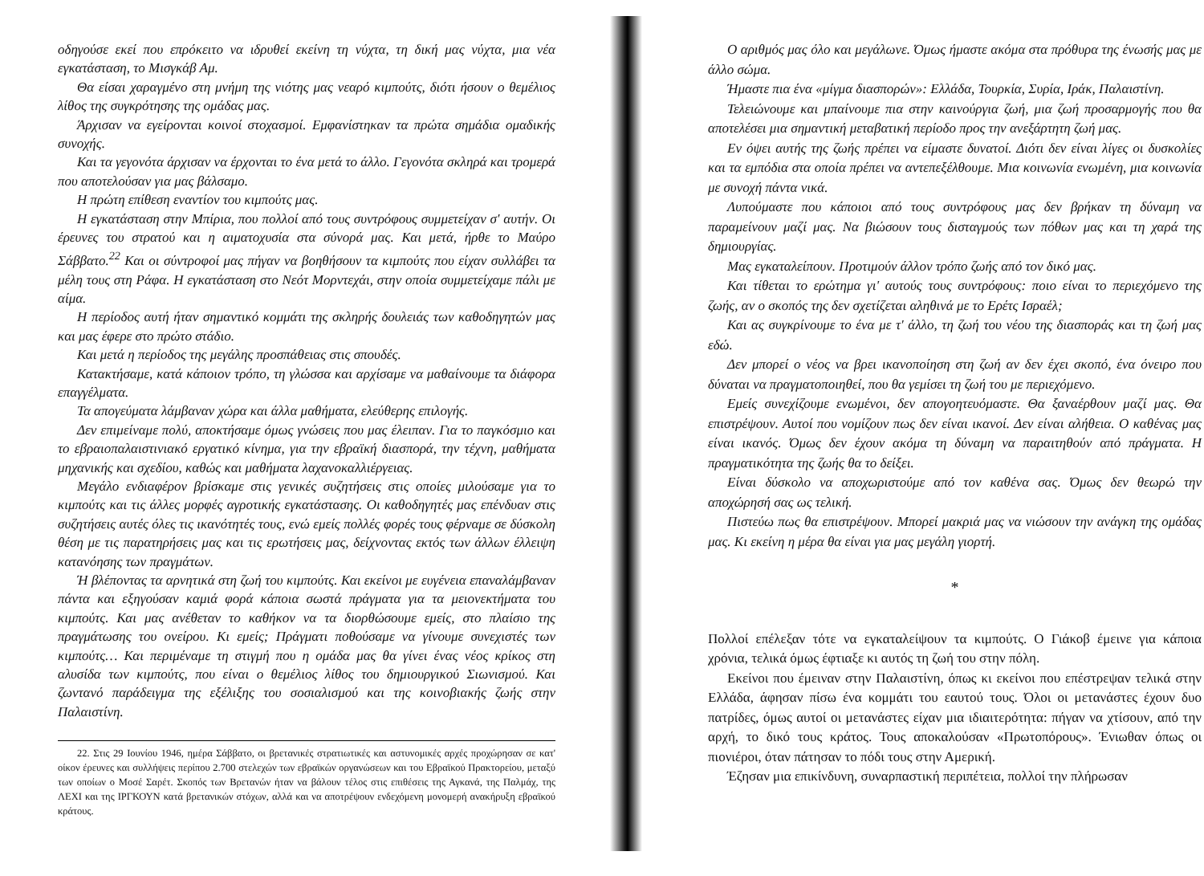οδηγούσε εκεί που επρόκειτο να ιδρυθεί εκείνη τη νύχτα, τη δική μας νύχτα, μια νέα εγκατάσταση, το Μισγκάβ Αμ.
Θα είσαι χαραγμένο στη μνήμη της νιότης μας νεαρό κιμπούτς, διότι ήσουν ο θεμέλιος λίθος της συγκρότησης της ομάδας μας.
Άρχισαν να εγείρονται κοινοί στοχασμοί. Εμφανίστηκαν τα πρώτα σημάδια ομαδικής συνοχής.
Και τα γεγονότα άρχισαν να έρχονται το ένα μετά το άλλο. Γεγονότα σκληρά και τρομερά που αποτελούσαν για μας βάλσαμο.
Η πρώτη επίθεση εναντίον του κιμπούτς μας.
Η εγκατάσταση στην Μπίρια, που πολλοί από τους συντρόφους συμμετείχαν σ' αυτήν. Οι έρευνες του στρατού και η αιματοχυσία στα σύνορά μας. Και μετά, ήρθε το Μαύρο Σάββατο.<sup>22</sup> Και οι σύντροφοί μας πήγαν να βοηθήσουν τα κιμπούτς που είχαν συλλάβει τα μέλη τους στη Ράφα. Η εγκατάσταση στο Νεότ Μορντεχάι, στην οποία συμμετείχαμε πάλι με αίμα.
Η περίοδος αυτή ήταν σημαντικό κομμάτι της σκληρής δουλειάς των καθοδηγητών μας και μας έφερε στο πρώτο στάδιο.
Και μετά η περίοδος της μεγάλης προσπάθειας στις σπουδές.
Κατακτήσαμε, κατά κάποιον τρόπο, τη γλώσσα και αρχίσαμε να μαθαίνουμε τα διάφορα επαγγέλματα.
Τα απογεύματα λάμβαναν χώρα και άλλα μαθήματα, ελεύθερης επιλογής.
Δεν επιμείναμε πολύ, αποκτήσαμε όμως γνώσεις που μας έλειπαν. Για το παγκόσμιο και το εβραιοπαλαιστινιακό εργατικό κίνημα, για την εβραϊκή διασπορά, την τέχνη, μαθήματα μηχανικής και σχεδίου, καθώς και μαθήματα λαχανοκαλλιέργειας.
Μεγάλο ενδιαφέρον βρίσκαμε στις γενικές συζητήσεις στις οποίες μιλούσαμε για το κιμπούτς και τις άλλες μορφές αγροτικής εγκατάστασης. Οι καθοδηγητές μας επένδυαν στις συζητήσεις αυτές όλες τις ικανότητές τους, ενώ εμείς πολλές φορές τους φέρναμε σε δύσκολη θέση με τις παρατηρήσεις μας και τις ερωτήσεις μας, δείχνοντας εκτός των άλλων έλλειψη κατανόησης των πραγμάτων.
Ή βλέποντας τα αρνητικά στη ζωή του κιμπούτς. Και εκείνοι με ευγένεια επαναλάμβαναν πάντα και εξηγούσαν καμιά φορά κάποια σωστά πράγματα για τα μειονεκτήματα του κιμπούτς. Και μας ανέθεταν το καθήκον να τα διορθώσουμε εμείς, στο πλαίσιο της πραγμάτωσης του ονείρου. Κι εμείς; Πράγματι ποθούσαμε να γίνουμε συνεχιστές των κιμπούτς… Και περιμέναμε τη στιγμή που η ομάδα μας θα γίνει ένας νέος κρίκος στη αλυσίδα των κιμπούτς, που είναι ο θεμέλιος λίθος του δημιουργικού Σιωνισμού. Και ζωντανό παράδειγμα της εξέλιξης του σοσιαλισμού και της κοινοβιακής ζωής στην Παλαιστίνη.
22. Στις 29 Ιουνίου 1946, ημέρα Σάββατο, οι βρετανικές στρατιωτικές και αστυνομικές αρχές προχώρησαν σε κατ' οίκον έρευνες και συλλήψεις περίπου 2.700 στελεχών των εβραϊκών οργανώσεων και του Εβραϊκού Πρακτορείου, μεταξύ των οποίων ο Μοσέ Σαρέτ. Σκοπός των Βρετανών ήταν να βάλουν τέλος στις επιθέσεις της Αγκανά, της Παλμάχ, της ΛΕΧΙ και της ΙΡΓΚΟΥΝ κατά βρετανικών στόχων, αλλά και να αποτρέψουν ενδεχόμενη μονομερή ανακήρυξη εβραϊκού κράτους.
Ο αριθμός μας όλο και μεγάλωνε. Όμως ήμαστε ακόμα στα πρόθυρα της ένωσής μας με άλλο σώμα.
Ήμαστε πια ένα «μίγμα διασπορών»: Ελλάδα, Τουρκία, Συρία, Ιράκ, Παλαιστίνη.
Τελειώνουμε και μπαίνουμε πια στην καινούργια ζωή, μια ζωή προσαρμογής που θα αποτελέσει μια σημαντική μεταβατική περίοδο προς την ανεξάρτητη ζωή μας.
Εν όψει αυτής της ζωής πρέπει να είμαστε δυνατοί. Διότι δεν είναι λίγες οι δυσκολίες και τα εμπόδια στα οποία πρέπει να αντεπεξέλθουμε. Μια κοινωνία ενωμένη, μια κοινωνία με συνοχή πάντα νικά.
Λυπούμαστε που κάποιοι από τους συντρόφους μας δεν βρήκαν τη δύναμη να παραμείνουν μαζί μας. Να βιώσουν τους δισταγμούς των πόθων μας και τη χαρά της δημιουργίας.
Μας εγκαταλείπουν. Προτιμούν άλλον τρόπο ζωής από τον δικό μας.
Και τίθεται το ερώτημα γι' αυτούς τους συντρόφους: ποιο είναι το περιεχόμενο της ζωής, αν ο σκοπός της δεν σχετίζεται αληθινά με το Ερέτς Ισραέλ;
Και ας συγκρίνουμε το ένα με τ' άλλο, τη ζωή του νέου της διασποράς και τη ζωή μας εδώ.
Δεν μπορεί ο νέος να βρει ικανοποίηση στη ζωή αν δεν έχει σκοπό, ένα όνειρο που δύναται να πραγματοποιηθεί, που θα γεμίσει τη ζωή του με περιεχόμενο.
Εμείς συνεχίζουμε ενωμένοι, δεν απογοητευόμαστε. Θα ξαναέρθουν μαζί μας. Θα επιστρέψουν. Αυτοί που νομίζουν πως δεν είναι ικανοί. Δεν είναι αλήθεια. Ο καθένας μας είναι ικανός. Όμως δεν έχουν ακόμα τη δύναμη να παραιτηθούν από πράγματα. Η πραγματικότητα της ζωής θα το δείξει.
Είναι δύσκολο να αποχωριστούμε από τον καθένα σας. Όμως δεν θεωρώ την αποχώρησή σας ως τελική.
Πιστεύω πως θα επιστρέψουν. Μπορεί μακριά μας να νιώσουν την ανάγκη της ομάδας μας. Κι εκείνη η μέρα θα είναι για μας μεγάλη γιορτή.
*
Πολλοί επέλεξαν τότε να εγκαταλείψουν τα κιμπούτς. Ο Γιάκοβ έμεινε για κάποια χρόνια, τελικά όμως έφτιαξε κι αυτός τη ζωή του στην πόλη.
Εκείνοι που έμειναν στην Παλαιστίνη, όπως κι εκείνοι που επέστρεψαν τελικά στην Ελλάδα, άφησαν πίσω ένα κομμάτι του εαυτού τους. Όλοι οι μετανάστες έχουν δυο πατρίδες, όμως αυτοί οι μετανάστες είχαν μια ιδιαιτερότητα: πήγαν να χτίσουν, από την αρχή, το δικό τους κράτος. Τους αποκαλούσαν «Πρωτοπόρους». Ένιωθαν όπως οι πιονιέροι, όταν πάτησαν το πόδι τους στην Αμερική.
Έζησαν μια επικίνδυνη, συναρπαστική περιπέτεια, πολλοί την πλήρωσαν